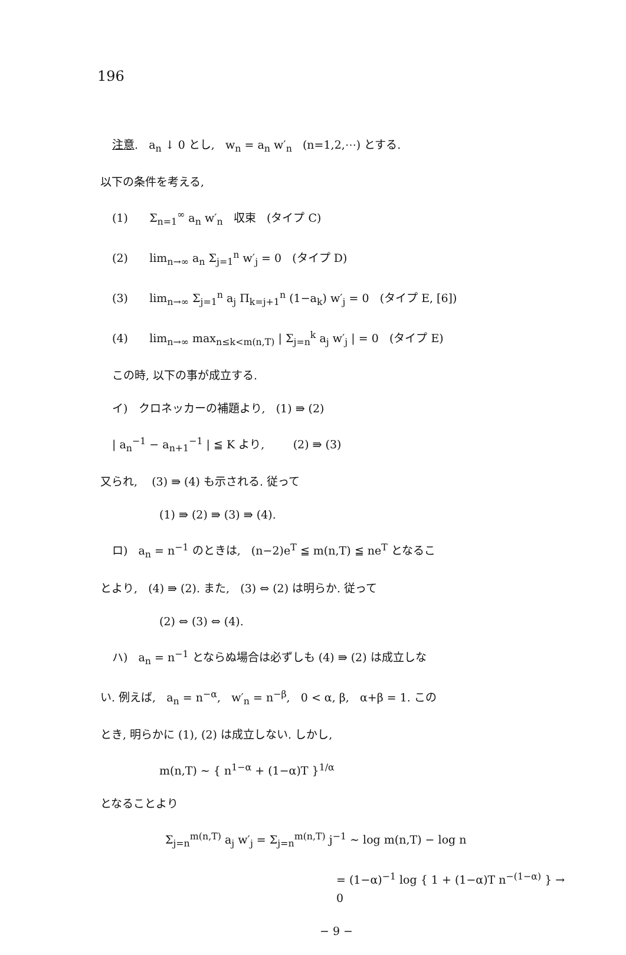196
注意. a<sub>n</sub> ↓ 0 とし, w<sub>n</sub> = a<sub>n</sub> w′<sub>n</sub> (n=1,2,⋯) とする.
以下の条件を考える,
(1) Σ<sub>n=1</sub><sup>∞</sup> a<sub>n</sub> w′<sub>n</sub> 収束 (タイプ C)
(2) lim<sub>n→∞</sub> a<sub>n</sub> Σ<sub>j=1</sub><sup>n</sup> w′<sub>j</sub> = 0 (タイプ D)
(3) lim<sub>n→∞</sub> Σ<sub>j=1</sub><sup>n</sup> a<sub>j</sub> Π<sub>k=j+1</sub><sup>n</sup> (1−a<sub>k</sub>) w′<sub>j</sub> = 0 (タイプ E, [6])
(4) lim<sub>n→∞</sub> max<sub>n≤k<m(n,T)</sub> | Σ<sub>j=n</sub><sup>k</sup> a<sub>j</sub> w′<sub>j</sub> | = 0 (タイプ E)
この時, 以下の事が成立する.
イ) クロネッカーの補題より, (1) ⇛ (2)
| a<sub>n</sub><sup>−1</sup> − a<sub>n+1</sub><sup>−1</sup> | ≦ K より, (2) ⇛ (3)
又られ, (3) ⇛ (4) も示される. 従って
(1) ⇛ (2) ⇛ (3) ⇛ (4).
ロ) a<sub>n</sub> = n<sup>−1</sup> のときは, (n−2)e<sup>T</sup> ≦ m(n,T) ≦ ne<sup>T</sup> となるこ
とより, (4) ⇛ (2). また, (3) ⇔ (2) は明らか. 従って
(2) ⇔ (3) ⇔ (4).
ハ) a<sub>n</sub> = n<sup>−1</sup> とならぬ場合は必ずしも (4) ⇛ (2) は成立しな
い. 例えば, a<sub>n</sub> = n<sup>−α</sup>, w′<sub>n</sub> = n<sup>−β</sup>, 0 < α, β, α+β = 1. この
とき, 明らかに (1), (2) は成立しない. しかし,
m(n,T) ~ { n<sup>1−α</sup> + (1−α)T }<sup>1/α</sup>
となることより
Σ<sub>j=n</sub><sup>m(n,T)</sup> a<sub>j</sub> w′<sub>j</sub> = Σ<sub>j=n</sub><sup>m(n,T)</sup> j<sup>−1</sup> ~ log m(n,T) − log n
= (1−α)<sup>−1</sup> log { 1 + (1−α)T n<sup>−(1−α)</sup> } → 0
− 9 −